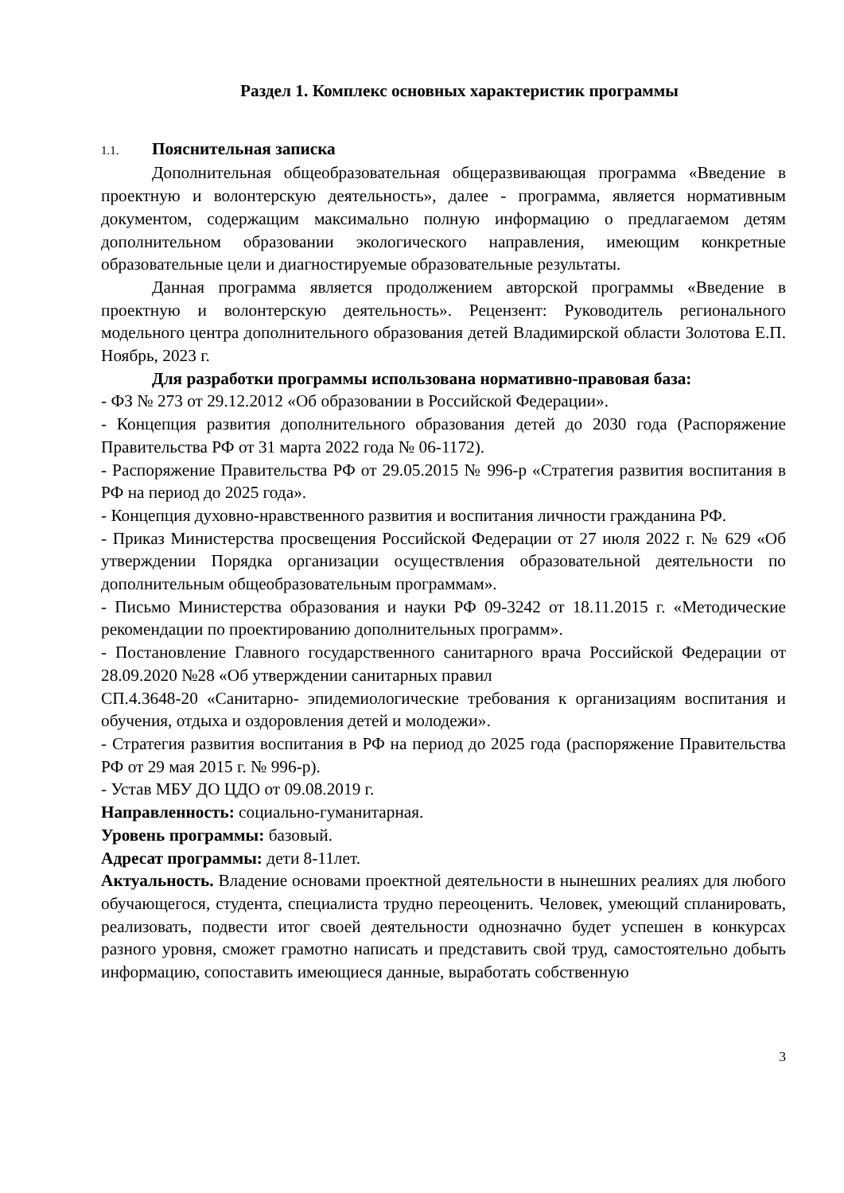Раздел 1. Комплекс основных характеристик программы
1.1. Пояснительная записка
Дополнительная общеобразовательная общеразвивающая программа «Введение в проектную и волонтерскую деятельность», далее - программа, является нормативным документом, содержащим максимально полную информацию о предлагаемом детям дополнительном образовании экологического направления, имеющим конкретные образовательные цели и диагностируемые образовательные результаты.
Данная программа является продолжением авторской программы «Введение в проектную и волонтерскую деятельность». Рецензент: Руководитель регионального модельного центра дополнительного образования детей Владимирской области Золотова Е.П. Ноябрь, 2023 г.
Для разработки программы использована нормативно-правовая база:
- ФЗ № 273 от 29.12.2012 «Об образовании в Российской Федерации».
- Концепция развития дополнительного образования детей до 2030 года (Распоряжение Правительства РФ от 31 марта 2022 года № 06-1172).
- Распоряжение Правительства РФ от 29.05.2015 № 996-р «Стратегия развития воспитания в РФ на период до 2025 года».
- Концепция духовно-нравственного развития и воспитания личности гражданина РФ.
- Приказ Министерства просвещения Российской Федерации от 27 июля 2022 г. № 629 «Об утверждении Порядка организации осуществления образовательной деятельности по дополнительным общеобразовательным программам».
- Письмо Министерства образования и науки РФ 09-3242 от 18.11.2015 г. «Методические рекомендации по проектированию дополнительных программ».
- Постановление Главного государственного санитарного врача Российской Федерации от 28.09.2020 №28 «Об утверждении санитарных правил
СП.4.3648-20 «Санитарно- эпидемиологические требования к организациям воспитания и обучения, отдыха и оздоровления детей и молодежи».
- Стратегия развития воспитания в РФ на период до 2025 года (распоряжение Правительства РФ от 29 мая 2015 г. № 996-р).
- Устав МБУ ДО ЦДО от 09.08.2019 г.
Направленность: социально-гуманитарная.
Уровень программы: базовый.
Адресат программы: дети 8-11лет.
Актуальность. Владение основами проектной деятельности в нынешних реалиях для любого обучающегося, студента, специалиста трудно переоценить. Человек, умеющий спланировать, реализовать, подвести итог своей деятельности однозначно будет успешен в конкурсах разного уровня, сможет грамотно написать и представить свой труд, самостоятельно добыть информацию, сопоставить имеющиеся данные, выработать собственную
3